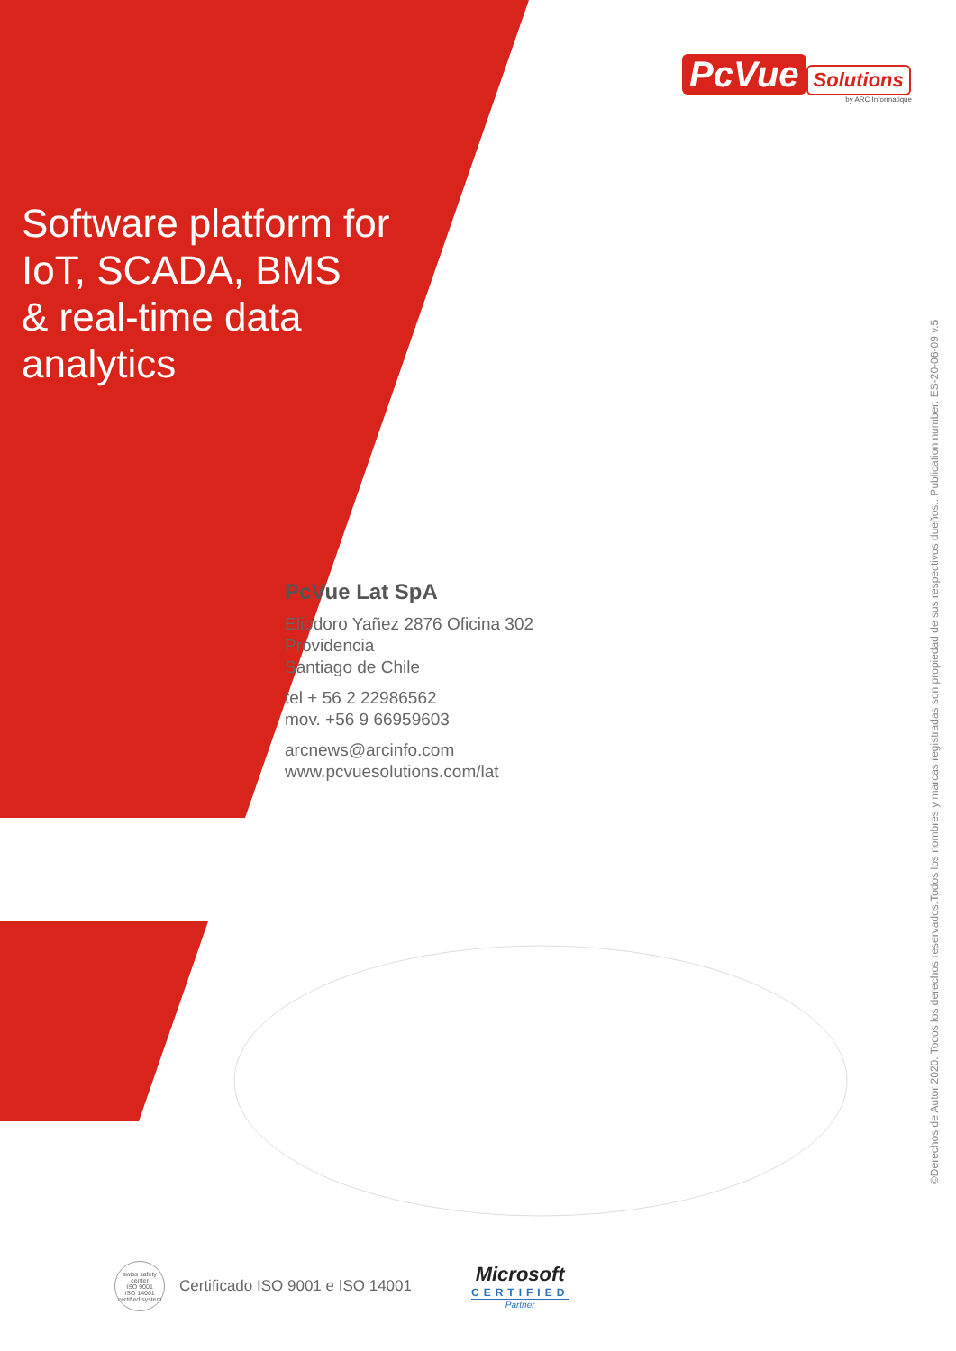PcVue Solutions
by ARC Informatique
Software platform for
IoT, SCADA, BMS
& real-time data
analytics
PcVue Lat SpA
Eliodoro Yañez 2876 Oficina 302
Providencia
Santiago de Chile
tel + 56 2 22986562
mov. +56 9 66959603
arcnews@arcinfo.com
www.pcvuesolutions.com/lat
©Derechos de Autor 2020. Todos los derechos reservados.Todos los nombres y marcas registradas son propiedad de sus respectivos dueños.. Publication number: ES-20-06-09 v.5
swiss safety center
ISO 9001
ISO 14001
certified system
Certificado ISO 9001 e ISO 14001
Microsoft
CERTIFIED
Partner